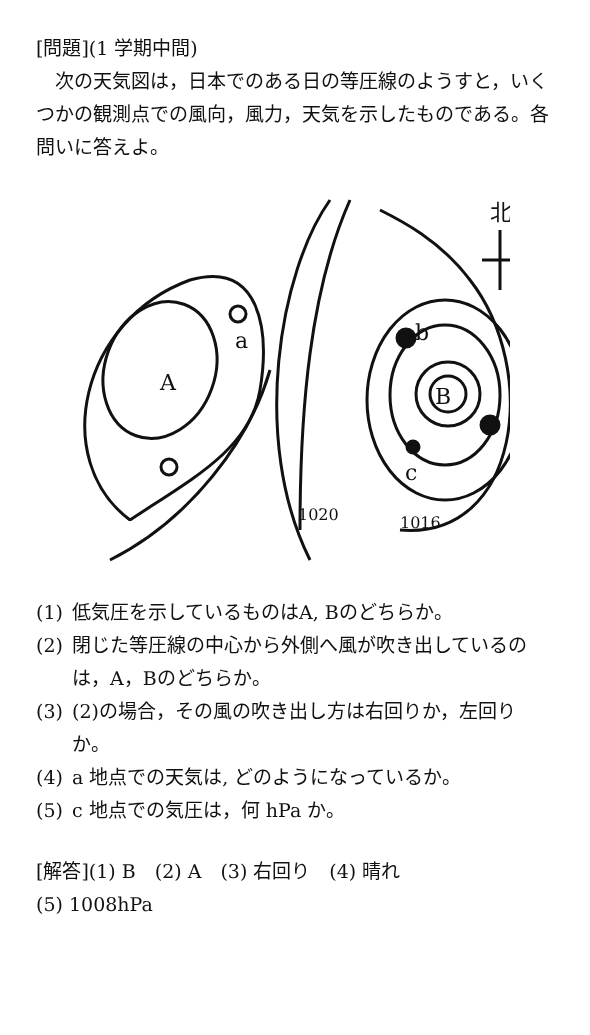[問題](1 学期中間)
　次の天気図は，日本でのある日の等圧線のようすと，いくつかの観測点での風向，風力，天気を示したものである。各問いに答えよ。
A
a
B
b
c
北
1016
1020
(1) 低気圧を示しているものはA, Bのどちらか。
(2) 閉じた等圧線の中心から外側へ風が吹き出しているのは，A，Bのどちらか。
(3) (2)の場合，その風の吹き出し方は右回りか，左回りか。
(4) a 地点での天気は, どのようになっているか。
(5) c 地点での気圧は，何 hPa か。
[解答](1) B　(2) A　(3) 右回り　(4) 晴れ
(5) 1008hPa